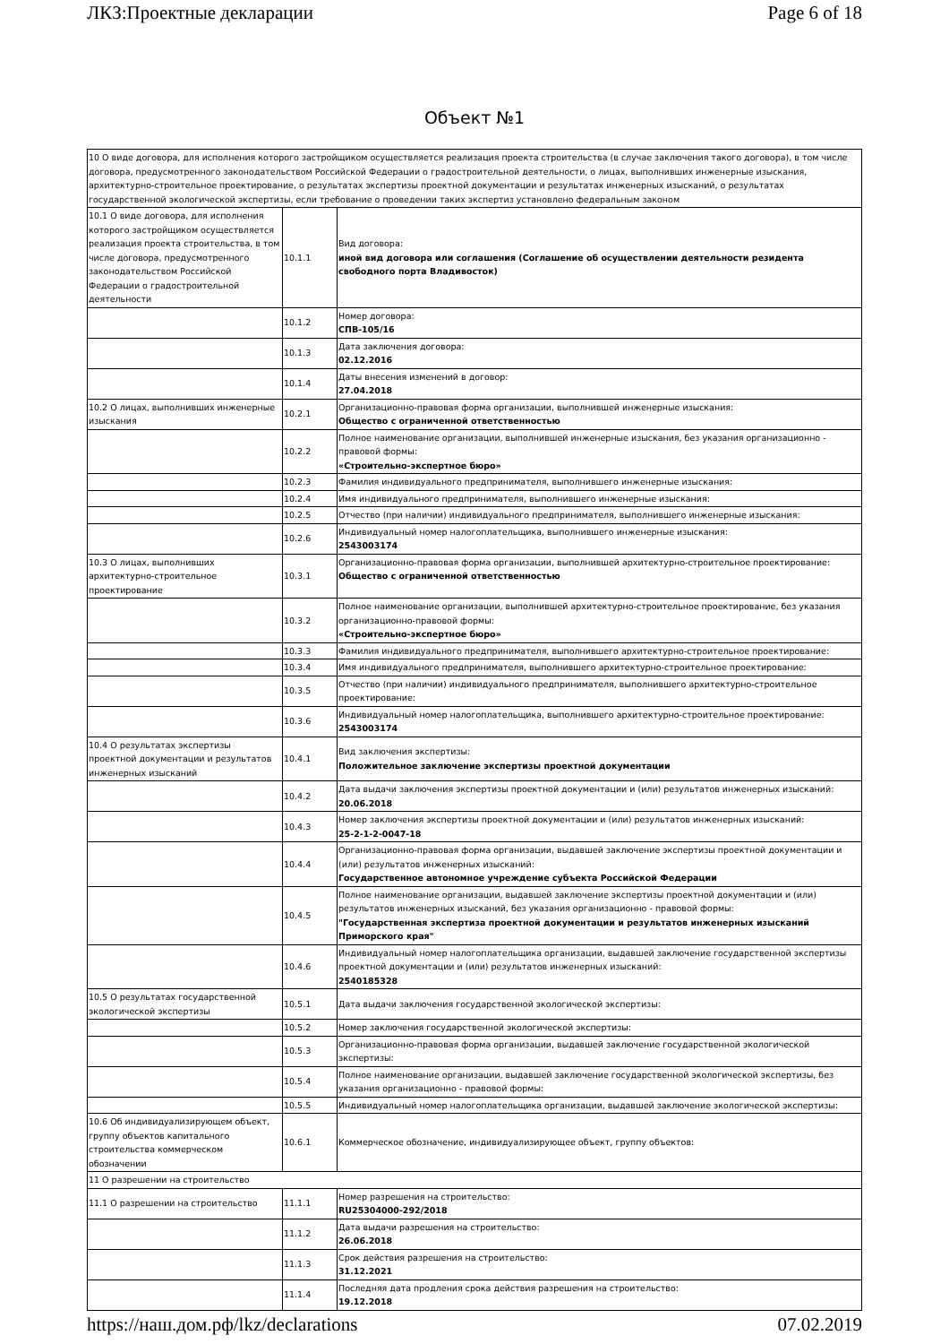ЛКЗ:Проектные декларации Page 6 of 18
Объект №1
| 10 О виде договора, для исполнения которого застройщиком осуществляется реализация проекта строительства (в случае заключения такого договора), в том числе договора, предусмотренного законодательством Российской Федерации о градостроительной деятельности, о лицах, выполнивших инженерные изыскания, архитектурно-строительное проектирование, о результатах экспертизы проектной документации и результатах инженерных изысканий, о результатах государственной экологической экспертизы, если требование о проведении таких экспертиз установлено федеральным законом | | |
| 10.1 О виде договора, для исполнения которого застройщиком осуществляется реализация проекта строительства, в том числе договора, предусмотренного законодательством Российской Федерации о градостроительной деятельности | 10.1.1 | Вид договора: иной вид договора или соглашения (Соглашение об осуществлении деятельности резидента свободного порта Владивосток) |
| | 10.1.2 | Номер договора: СПВ-105/16 |
| | 10.1.3 | Дата заключения договора: 02.12.2016 |
| | 10.1.4 | Даты внесения изменений в договор: 27.04.2018 |
| 10.2 О лицах, выполнивших инженерные изыскания | 10.2.1 | Организационно-правовая форма организации, выполнившей инженерные изыскания: Общество с ограниченной ответственностью |
| | 10.2.2 | Полное наименование организации, выполнившей инженерные изыскания, без указания организационно - правовой формы: «Строительно-экспертное бюро» |
| | 10.2.3 | Фамилия индивидуального предпринимателя, выполнившего инженерные изыскания: |
| | 10.2.4 | Имя индивидуального предпринимателя, выполнившего инженерные изыскания: |
| | 10.2.5 | Отчество (при наличии) индивидуального предпринимателя, выполнившего инженерные изыскания: |
| | 10.2.6 | Индивидуальный номер налогоплательщика, выполнившего инженерные изыскания: 2543003174 |
| 10.3 О лицах, выполнивших архитектурно-строительное проектирование | 10.3.1 | Организационно-правовая форма организации, выполнившей архитектурно-строительное проектирование: Общество с ограниченной ответственностью |
| | 10.3.2 | Полное наименование организации, выполнившей архитектурно-строительное проектирование, без указания организационно-правовой формы: «Строительно-экспертное бюро» |
| | 10.3.3 | Фамилия индивидуального предпринимателя, выполнившего архитектурно-строительное проектирование: |
| | 10.3.4 | Имя индивидуального предпринимателя, выполнившего архитектурно-строительное проектирование: |
| | 10.3.5 | Отчество (при наличии) индивидуального предпринимателя, выполнившего архитектурно-строительное проектирование: |
| | 10.3.6 | Индивидуальный номер налогоплательщика, выполнившего архитектурно-строительное проектирование: 2543003174 |
| 10.4 О результатах экспертизы проектной документации и результатов инженерных изысканий | 10.4.1 | Вид заключения экспертизы: Положительное заключение экспертизы проектной документации |
| | 10.4.2 | Дата выдачи заключения экспертизы проектной документации и (или) результатов инженерных изысканий: 20.06.2018 |
| | 10.4.3 | Номер заключения экспертизы проектной документации и (или) результатов инженерных изысканий: 25-2-1-2-0047-18 |
| | 10.4.4 | Организационно-правовая форма организации, выдавшей заключение экспертизы проектной документации и (или) результатов инженерных изысканий: Государственное автономное учреждение субъекта Российской Федерации |
| | 10.4.5 | Полное наименование организации, выдавшей заключение экспертизы проектной документации и (или) результатов инженерных изысканий, без указания организационно - правовой формы: "Государственная экспертиза проектной документации и результатов инженерных изысканий Приморского края" |
| | 10.4.6 | Индивидуальный номер налогоплательщика организации, выдавшей заключение государственной экспертизы проектной документации и (или) результатов инженерных изысканий: 2540185328 |
| 10.5 О результатах государственной экологической экспертизы | 10.5.1 | Дата выдачи заключения государственной экологической экспертизы: |
| | 10.5.2 | Номер заключения государственной экологической экспертизы: |
| | 10.5.3 | Организационно-правовая форма организации, выдавшей заключение государственной экологической экспертизы: |
| | 10.5.4 | Полное наименование организации, выдавшей заключение государственной экологической экспертизы, без указания организационно - правовой формы: |
| | 10.5.5 | Индивидуальный номер налогоплательщика организации, выдавшей заключение экологической экспертизы: |
| 10.6 Об индивидуализирующем объект, группу объектов капитального строительства коммерческом обозначении | 10.6.1 | Коммерческое обозначение, индивидуализирующее объект, группу объектов: |
| 11 О разрешении на строительство | | |
| 11.1 О разрешении на строительство | 11.1.1 | Номер разрешения на строительство: RU25304000-292/2018 |
| | 11.1.2 | Дата выдачи разрешения на строительство: 26.06.2018 |
| | 11.1.3 | Срок действия разрешения на строительство: 31.12.2021 |
| | 11.1.4 | Последняя дата продления срока действия разрешения на строительство: 19.12.2018 |
https://наш.дом.рф/lkz/declarations 07.02.2019